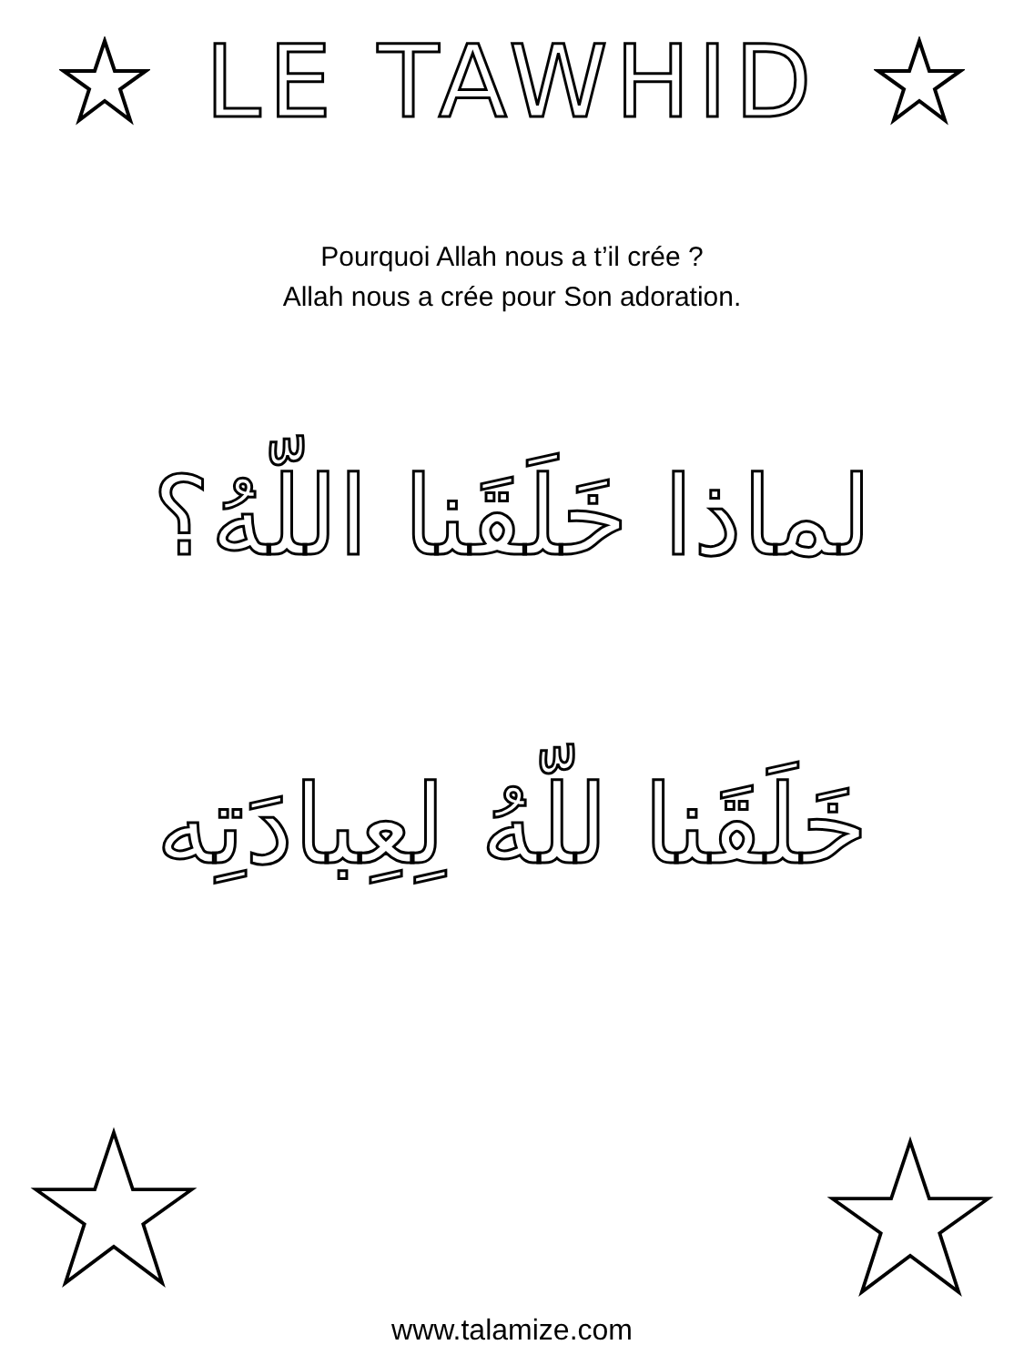LE TAWHID
Pourquoi Allah nous a t’il crée ?
Allah nous a crée pour Son adoration.
لماذا خَلَقَنا اللّهُ؟
خَلَقَنا للّهُ لِعِبادَتِه
www.talamize.com